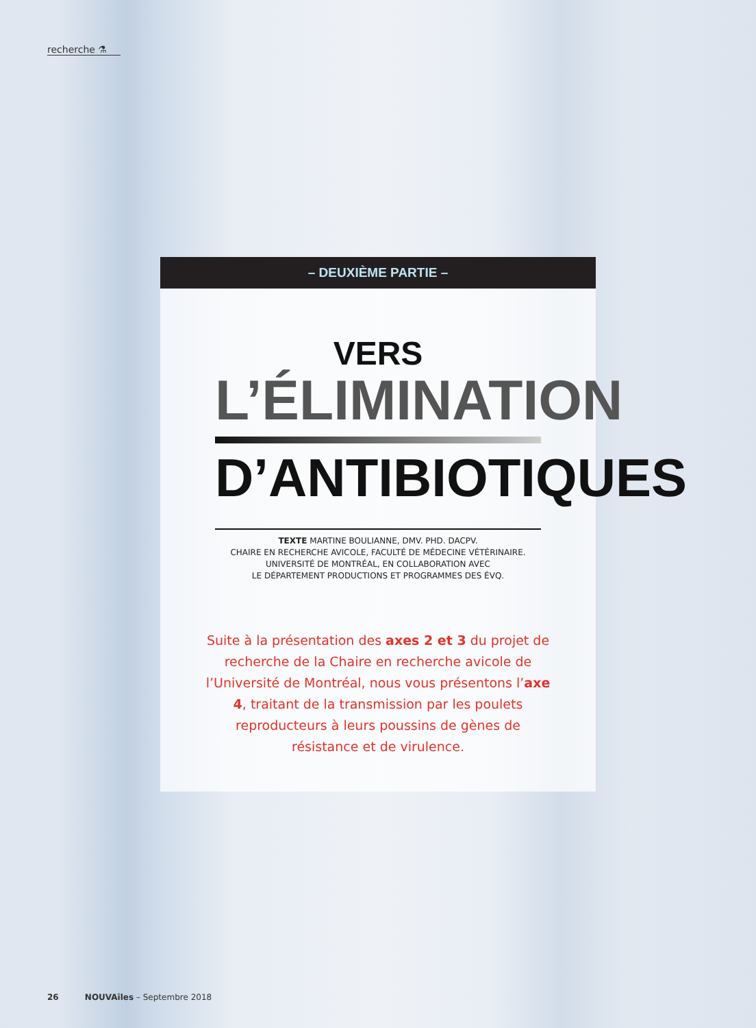recherche ⚗
– DEUXIÈME PARTIE –
VERS
L’ÉLIMINATION
D’ANTIBIOTIQUES
TEXTE MARTINE BOULIANNE, DMV. PHD. DACPV.
CHAIRE EN RECHERCHE AVICOLE, FACULTÉ DE MÉDECINE VÉTÉRINAIRE.
UNIVERSITÉ DE MONTRÉAL, EN COLLABORATION AVEC
LE DÉPARTEMENT PRODUCTIONS ET PROGRAMMES DES ÉVQ.
Suite à la présentation des axes 2 et 3 du projet de recherche de la Chaire en recherche avicole de l’Université de Montréal, nous vous présentons l’axe 4, traitant de la transmission par les poulets reproducteurs à leurs poussins de gènes de résistance et de virulence.
26 NOUVAîles – Septembre 2018